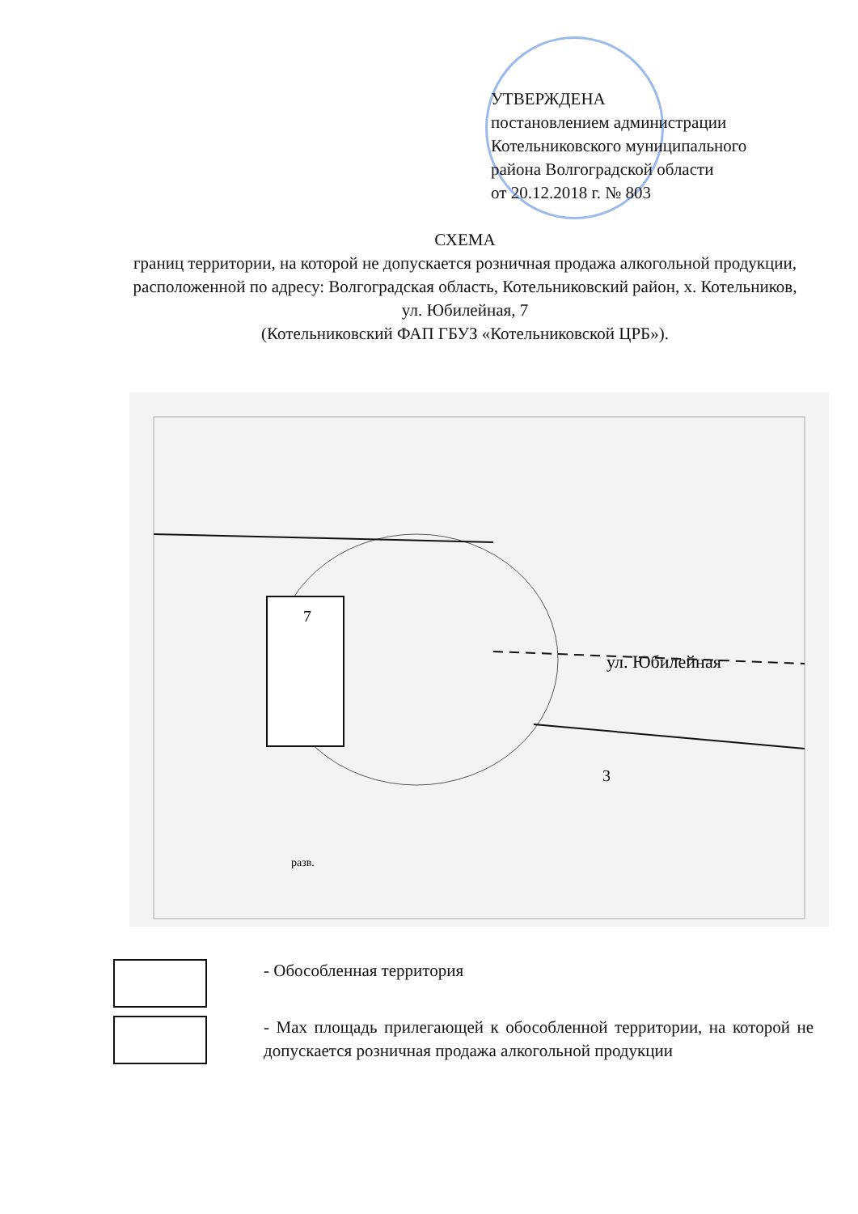УТВЕРЖДЕНА
постановлением администрации
Котельниковского муниципального
района Волгоградской области
от 20.12.2018 г. № 803
СХЕМА
границ территории, на которой не допускается розничная продажа алкогольной продукции, расположенной по адресу: Волгоградская область, Котельниковский район, х. Котельников, ул. Юбилейная, 7
(Котельниковский ФАП ГБУЗ «Котельниковской ЦРБ»).
7
ул. Юбилейная
3
разв.
- Обособленная территория
- Мах площадь прилегающей к обособленной территории, на которой не допускается розничная продажа алкогольной продукции